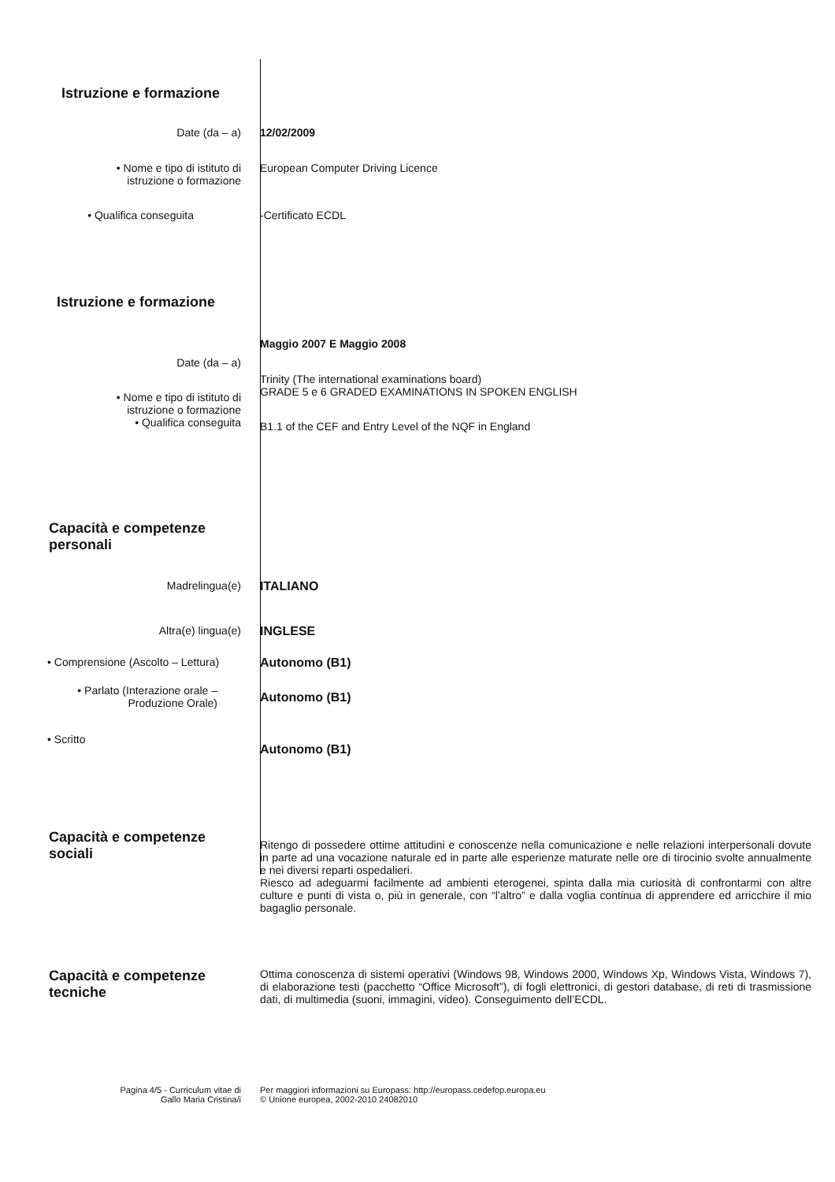Istruzione e formazione
Date (da – a) 12/02/2009
• Nome e tipo di istituto di
istruzione o formazione
European Computer Driving Licence
• Qualifica conseguita -Certificato ECDL
Istruzione e formazione
Maggio 2007 E Maggio 2008
Date (da – a)
Trinity (The international examinations board)
GRADE 5 e 6 GRADED EXAMINATIONS IN SPOKEN ENGLISH
• Nome e tipo di istituto di
istruzione o formazione
• Qualifica conseguita
B1.1 of the CEF and Entry Level of the NQF in England
Capacità e competenze
personali
Madrelingua(e) ITALIANO
Altra(e) lingua(e) INGLESE
• Comprensione (Ascolto – Lettura) Autonomo (B1)
• Parlato (Interazione orale –
Produzione Orale)
Autonomo (B1)
• Scritto
Autonomo (B1)
Capacità e competenze sociali
Ritengo di possedere ottime attitudini e conoscenze nella comunicazione e nelle relazioni interpersonali dovute in parte ad una vocazione naturale ed in parte alle esperienze maturate nelle ore di tirocinio svolte annualmente e nei diversi reparti ospedalieri.
Riesco ad adeguarmi facilmente ad ambienti eterogenei, spinta dalla mia curiosità di confrontarmi con altre culture e punti di vista o, più in generale, con “l’altro” e dalla voglia continua di apprendere ed arricchire il mio bagaglio personale.
Capacità e competenze
tecniche
Ottima conoscenza di sistemi operativi (Windows 98, Windows 2000, Windows Xp, Windows Vista, Windows 7), di elaborazione testi (pacchetto “Office Microsoft”), di fogli elettronici, di gestori database, di reti di trasmissione dati, di multimedia (suoni, immagini, video). Conseguimento dell’ECDL.
Pagina 4/5 - Curriculum vitae di
Gallo Maria Cristina/i
Per maggiori informazioni su Europass: http://europass.cedefop.europa.eu
© Unione europea, 2002-2010 24082010